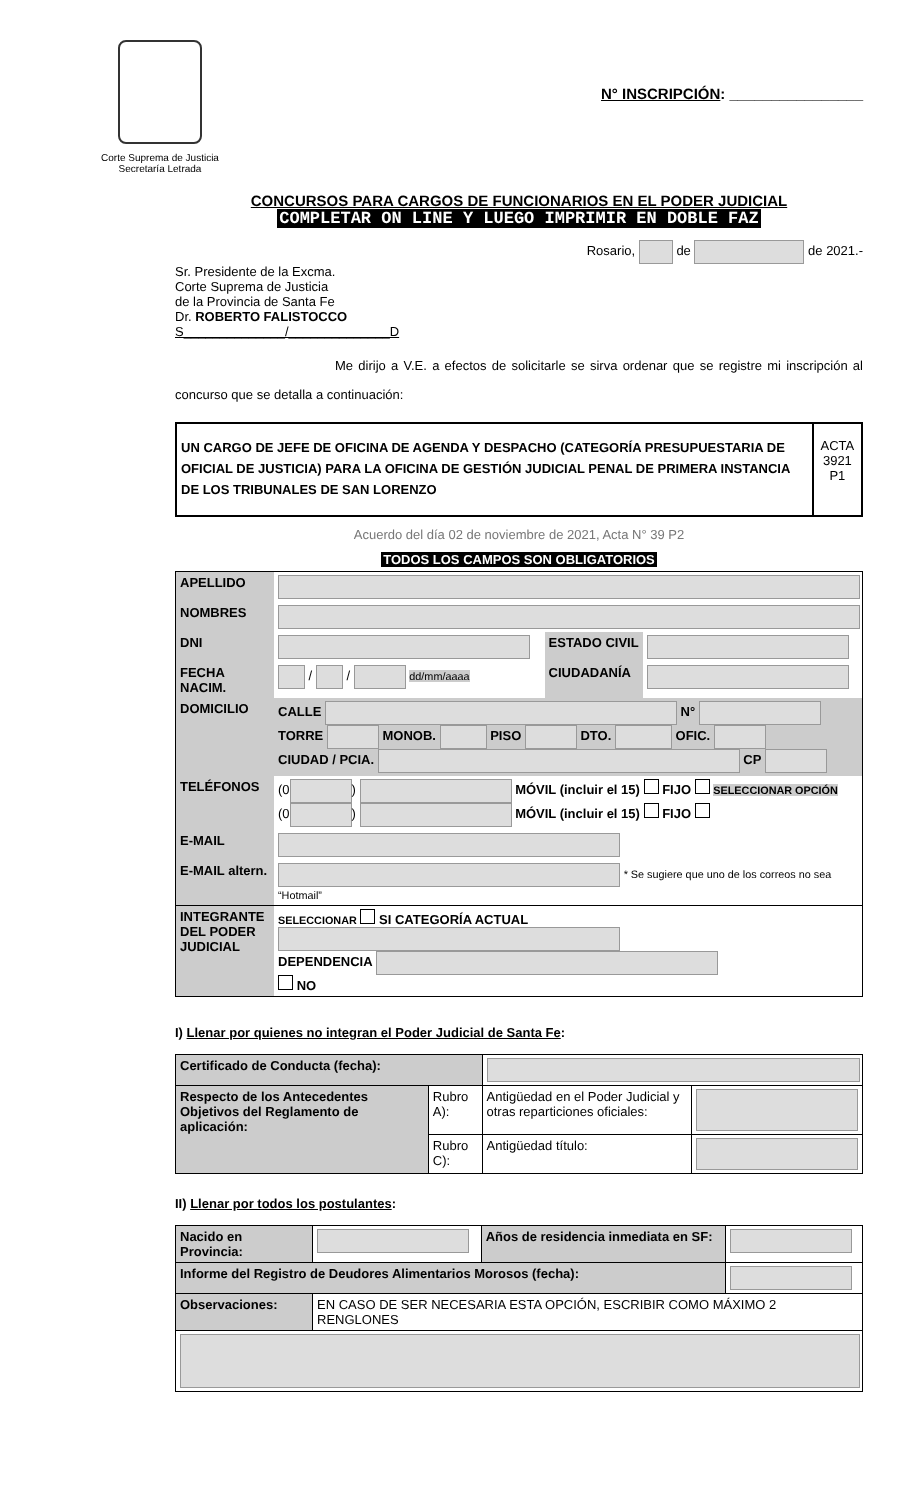Corte Suprema de Justicia
Secretaría Letrada
N° INSCRIPCIÓN: ________________
CONCURSOS PARA CARGOS DE FUNCIONARIOS EN EL PODER JUDICIAL
COMPLETAR ON LINE Y LUEGO IMPRIMIR EN DOBLE FAZ
Rosario, de de 2021.-
Sr. Presidente de la Excma.
Corte Suprema de Justicia
de la Provincia de Santa Fe
Dr. ROBERTO FALISTOCCO
S______________/______________D
Me dirijo a V.E. a efectos de solicitarle se sirva ordenar que se registre mi inscripción al concurso que se detalla a continuación:
| UN CARGO DE JEFE DE OFICINA DE AGENDA Y DESPACHO (CATEGORÍA PRESUPUESTARIA DE OFICIAL DE JUSTICIA) PARA LA OFICINA DE GESTIÓN JUDICIAL PENAL DE PRIMERA INSTANCIA DE LOS TRIBUNALES DE SAN LORENZO | ACTA 3921 P1 |
Acuerdo del día 02 de noviembre de 2021, Acta N° 39 P2
TODOS LOS CAMPOS SON OBLIGATORIOS
| APELLIDO | | | |
| NOMBRES | | | |
| DNI | | ESTADO CIVIL | |
| FECHA NACIM. | / / dd/mm/aaaa | CIUDADANÍA | |
| DOMICILIO | CALLE N° TORRE MONOB. PISO DTO. OFIC. CIUDAD / PCIA. CP | | |
| TELÉFONOS | (0 ) MÓVIL (incluir el 15) FIJO SELECCIONAR OPCIÓN (0 ) MÓVIL (incluir el 15) FIJO | | |
| E-MAIL | | | |
| E-MAIL altern. | * Se sugiere que uno de los correos no sea “Hotmail” | | |
| INTEGRANTE DEL PODER JUDICIAL | SELECCIONAR SI CATEGORÍA ACTUAL DEPENDENCIA NO | | |
I) Llenar por quienes no integran el Poder Judicial de Santa Fe:
| Certificado de Conducta (fecha): | | | |
| Respecto de los Antecedentes Objetivos del Reglamento de aplicación: | Rubro A): | Antigüedad en el Poder Judicial y otras reparticiones oficiales: | |
| | Rubro C): | Antigüedad título: | |
II) Llenar por todos los postulantes:
| Nacido en Provincia: | | Años de residencia inmediata en SF: | |
| Informe del Registro de Deudores Alimentarios Morosos (fecha): | | | |
| Observaciones: | EN CASO DE SER NECESARIA ESTA OPCIÓN, ESCRIBIR COMO MÁXIMO 2 RENGLONES | | |